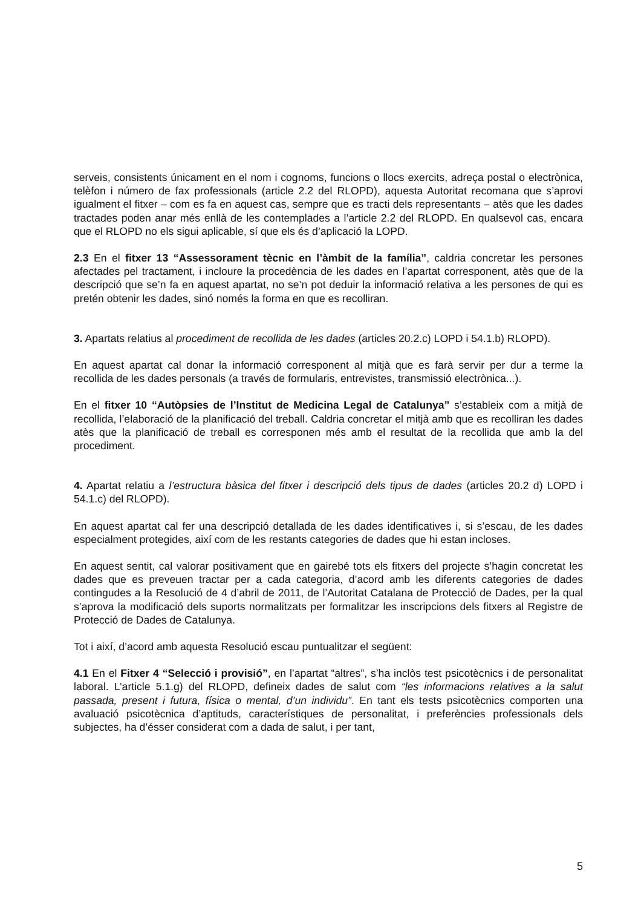serveis, consistents únicament en el nom i cognoms, funcions o llocs exercits, adreça postal o electrònica, telèfon i número de fax professionals (article 2.2 del RLOPD), aquesta Autoritat recomana que s’aprovi igualment el fitxer – com es fa en aquest cas, sempre que es tracti dels representants – atès que les dades tractades poden anar més enllà de les contemplades a l’article 2.2 del RLOPD. En qualsevol cas, encara que el RLOPD no els sigui aplicable, sí que els és d’aplicació la LOPD.
2.3 En el fitxer 13 “Assessorament tècnic en l’àmbit de la família”, caldria concretar les persones afectades pel tractament, i incloure la procedència de les dades en l’apartat corresponent, atès que de la descripció que se’n fa en aquest apartat, no se’n pot deduir la informació relativa a les persones de qui es pretén obtenir les dades, sinó només la forma en que es recolliran.
3. Apartats relatius al procediment de recollida de les dades (articles 20.2.c) LOPD i 54.1.b) RLOPD).
En aquest apartat cal donar la informació corresponent al mitjà que es farà servir per dur a terme la recollida de les dades personals (a través de formularis, entrevistes, transmissió electrònica...).
En el fitxer 10 “Autòpsies de l’Institut de Medicina Legal de Catalunya” s’estableix com a mitjà de recollida, l’elaboració de la planificació del treball. Caldria concretar el mitjà amb que es recolliran les dades atès que la planificació de treball es corresponen més amb el resultat de la recollida que amb la del procediment.
4. Apartat relatiu a l’estructura bàsica del fitxer i descripció dels tipus de dades (articles 20.2 d) LOPD i 54.1.c) del RLOPD).
En aquest apartat cal fer una descripció detallada de les dades identificatives i, si s’escau, de les dades especialment protegides, així com de les restants categories de dades que hi estan incloses.
En aquest sentit, cal valorar positivament que en gairebé tots els fitxers del projecte s’hagin concretat les dades que es preveuen tractar per a cada categoria, d’acord amb les diferents categories de dades contingudes a la Resolució de 4 d’abril de 2011, de l’Autoritat Catalana de Protecció de Dades, per la qual s’aprova la modificació dels suports normalitzats per formalitzar les inscripcions dels fitxers al Registre de Protecció de Dades de Catalunya.
Tot i així, d’acord amb aquesta Resolució escau puntualitzar el següent:
4.1 En el Fitxer 4 “Selecció i provisió”, en l’apartat “altres”, s’ha inclòs test psicotècnics i de personalitat laboral. L’article 5.1.g) del RLOPD, defineix dades de salut com “les informacions relatives a la salut passada, present i futura, física o mental, d’un individu”. En tant els tests psicotècnics comporten una avaluació psicotècnica d’aptituds, característiques de personalitat, i preferències professionals dels subjectes, ha d’ésser considerat com a dada de salut, i per tant,
5